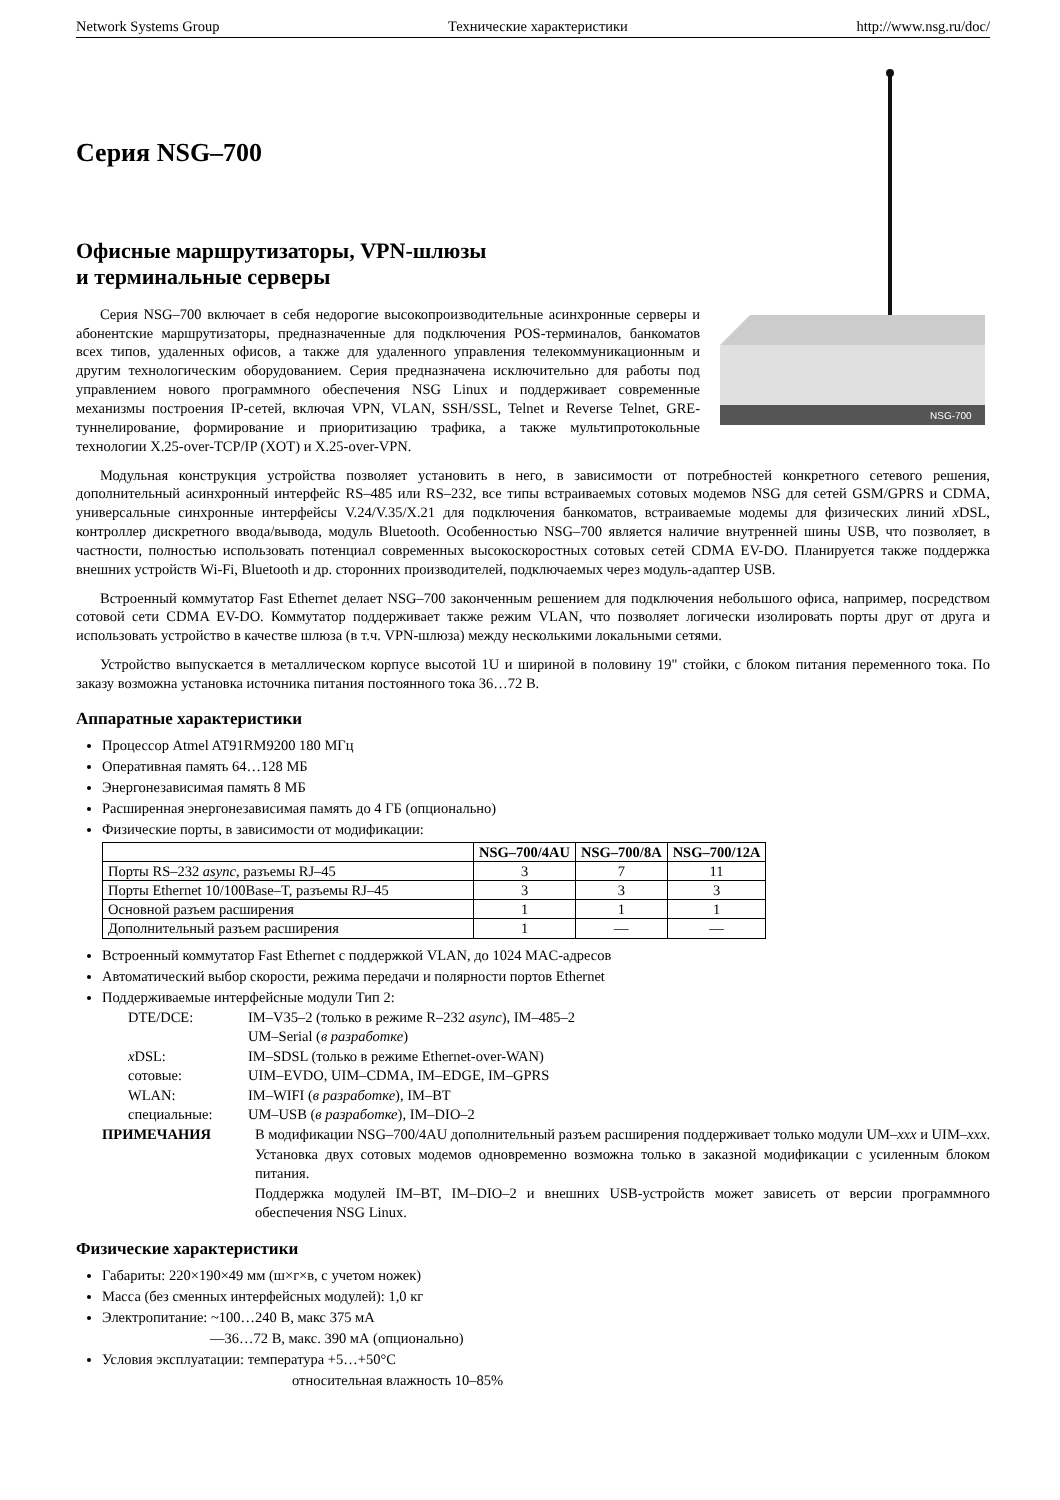Network Systems Group Технические характеристики http://www.nsg.ru/doc/
Серия NSG–700
Офисные маршрутизаторы, VPN-шлюзы
и терминальные серверы
NSG-700
Серия NSG–700 включает в себя недорогие высокопроизводительные асинхронные серверы и абонентские маршрутизаторы, предназначенные для подключения POS-терминалов, банкоматов всех типов, удаленных офисов, а также для удаленного управления телекоммуникационным и другим технологическим оборудованием. Серия предназначена исключительно для работы под управлением нового программного обеспечения NSG Linux и поддерживает современные механизмы построения IP-сетей, включая VPN, VLAN, SSH/SSL, Telnet и Reverse Telnet, GRE-туннелирование, формирование и приоритизацию трафика, а также мультипротокольные технологии X.25-over-TCP/IP (XOT) и X.25-over-VPN.
Модульная конструкция устройства позволяет установить в него, в зависимости от потребностей конкретного сетевого решения, дополнительный асинхронный интерфейс RS–485 или RS–232, все типы встраиваемых сотовых модемов NSG для сетей GSM/GPRS и CDMA, универсальные синхронные интерфейсы V.24/V.35/X.21 для подключения банкоматов, встраиваемые модемы для физических линий x DSL, контроллер дискретного ввода/вывода, модуль Bluetooth. Особенностью NSG–700 является наличие внутренней шины USB, что позволяет, в частности, полностью использовать потенциал современных высокоскоростных сотовых сетей CDMA EV-DO. Планируется также поддержка внешних устройств Wi-Fi, Bluetooth и др. сторонних производителей, подключаемых через модуль-адаптер USB.
Встроенный коммутатор Fast Ethernet делает NSG–700 законченным решением для подключения небольшого офиса, например, посредством сотовой сети CDMA EV-DO. Коммутатор поддерживает также режим VLAN, что позволяет логически изолировать порты друг от друга и использовать устройство в качестве шлюза (в т.ч. VPN-шлюза) между несколькими локальными сетями.
Устройство выпускается в металлическом корпусе высотой 1U и шириной в половину 19" стойки, с блоком питания переменного тока. По заказу возможна установка источника питания постоянного тока 36…72 В.
Аппаратные характеристики
Процессор Atmel AT91RM9200 180 МГц
Оперативная память 64…128 МБ
Энергонезависимая память 8 МБ
Расширенная энергонезависимая память до 4 ГБ (опционально)
Физические порты, в зависимости от модификации:
| | NSG–700/4AU | NSG–700/8A | NSG–700/12A |
| --- | --- | --- | --- |
| Порты RS–232 async , разъемы RJ–45 | 3 | 7 | 11 |
| Порты Ethernet 10/100Base–T, разъемы RJ–45 | 3 | 3 | 3 |
| Основной разъем расширения | 1 | 1 | 1 |
| Дополнительный разъем расширения | 1 | — | — |
Встроенный коммутатор Fast Ethernet с поддержкой VLAN, до 1024 MAC-адресов
Автоматический выбор скорости, режима передачи и полярности портов Ethernet
Поддерживаемые интерфейсные модули Тип 2:
DTE/DCE: IM–V35–2 (только в режиме R–232 async), IM–485–2
UM–Serial (в разработке) x DSL: IM–SDSL (только в режиме Ethernet-over-WAN) сотовые: UIM–EVDO, UIM–CDMA, IM–EDGE, IM–GPRS WLAN: IM–WIFI (в разработке), IM–BT специальные: UM–USB (в разработке), IM–DIO–2
ПРИМЕЧАНИЯ В модификации NSG–700/4AU дополнительный разъем расширения поддерживает только модули UM–xxx и UIM–xxx. Установка двух сотовых модемов одновременно возможна только в заказной модификации с усиленным блоком питания.
Поддержка модулей IM–BT, IM–DIO–2 и внешних USB-устройств может зависеть от версии программного обеспечения NSG Linux.
Физические характеристики
Габариты: 220×190×49 мм (ш×г×в, с учетом ножек)
Масса (без сменных интерфейсных модулей): 1,0 кг
Электропитание: ~100…240 В, макс 375 мА
—36…72 В, макс. 390 мА (опционально)
Условия эксплуатации: температура +5…+50°C
относительная влажность 10–85%